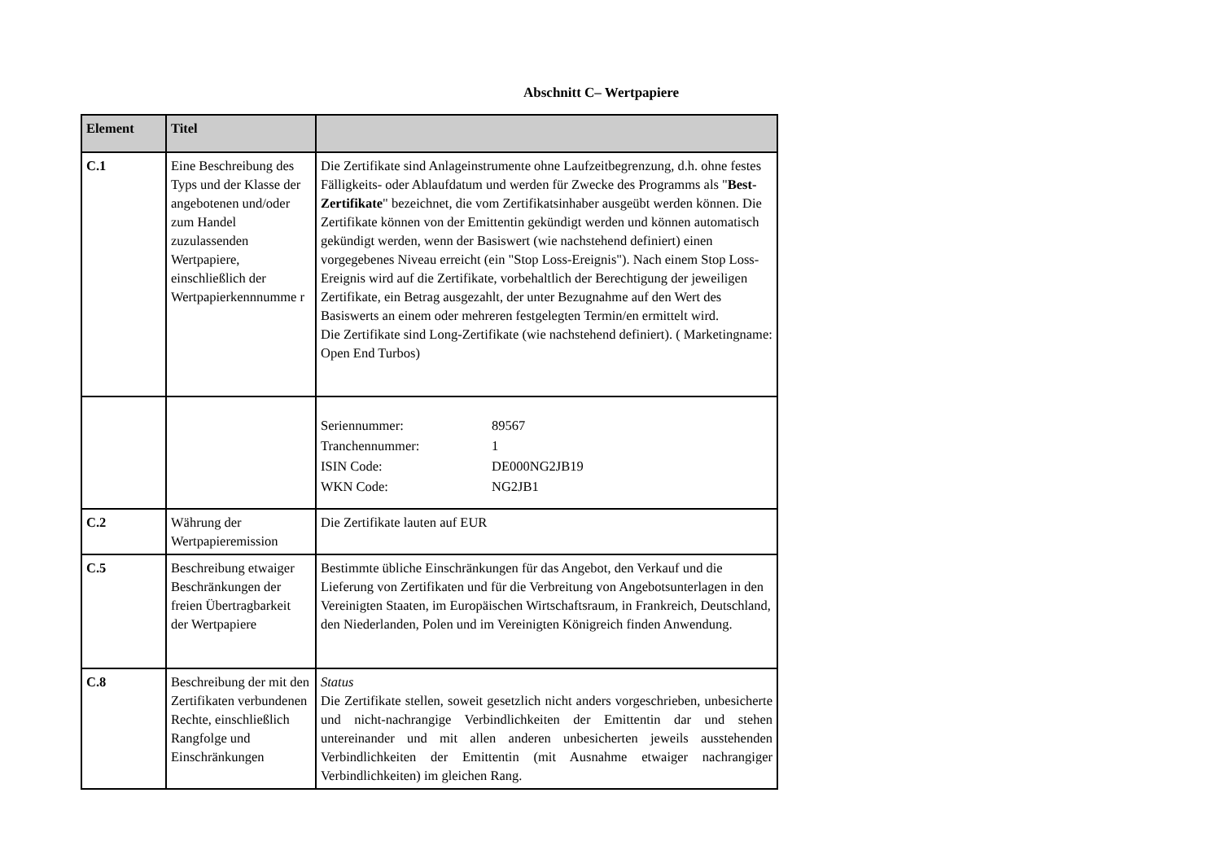Abschnitt C– Wertpapiere
| Element | Titel | |
| --- | --- | --- |
| C.1 | Eine Beschreibung des Typs und der Klasse der angebotenen und/oder zum Handel zuzulassenden Wertpapiere, einschließlich der Wertpapierkennnumme r | Die Zertifikate sind Anlageinstrumente ohne Laufzeitbegrenzung, d.h. ohne festes Fälligkeits- oder Ablaufdatum und werden für Zwecke des Programms als " Best-Zertifikate " bezeichnet, die vom Zertifikatsinhaber ausgeübt werden können. Die Zertifikate können von der Emittentin gekündigt werden und können automatisch gekündigt werden, wenn der Basiswert (wie nachstehend definiert) einen vorgegebenes Niveau erreicht (ein "Stop Loss-Ereignis"). Nach einem Stop Loss-Ereignis wird auf die Zertifikate, vorbehaltlich der Berechtigung der jeweiligen Zertifikate, ein Betrag ausgezahlt, der unter Bezugnahme auf den Wert des Basiswerts an einem oder mehreren festgelegten Termin/en ermittelt wird. Die Zertifikate sind Long-Zertifikate (wie nachstehend definiert). ( Marketingname: Open End Turbos) |
| | | / Seriennummer: / 89567 / / Tranchennummer: / 1 / / ISIN Code: / DE000NG2JB19 / / WKN Code: / NG2JB1 / |
| C.2 | Währung der Wertpapieremission | Die Zertifikate lauten auf EUR |
| C.5 | Beschreibung etwaiger Beschränkungen der freien Übertragbarkeit der Wertpapiere | Bestimmte übliche Einschränkungen für das Angebot, den Verkauf und die Lieferung von Zertifikaten und für die Verbreitung von Angebotsunterlagen in den Vereinigten Staaten, im Europäischen Wirtschaftsraum, in Frankreich, Deutschland, den Niederlanden, Polen und im Vereinigten Königreich finden Anwendung. |
| C.8 | Beschreibung der mit den Zertifikaten verbundenen Rechte, einschließlich Rangfolge und Einschränkungen | Status Die Zertifikate stellen, soweit gesetzlich nicht anders vorgeschrieben, unbesicherte und nicht-nachrangige Verbindlichkeiten der Emittentin dar und stehen untereinander und mit allen anderen unbesicherten jeweils ausstehenden Verbindlichkeiten der Emittentin (mit Ausnahme etwaiger nachrangiger Verbindlichkeiten) im gleichen Rang. |